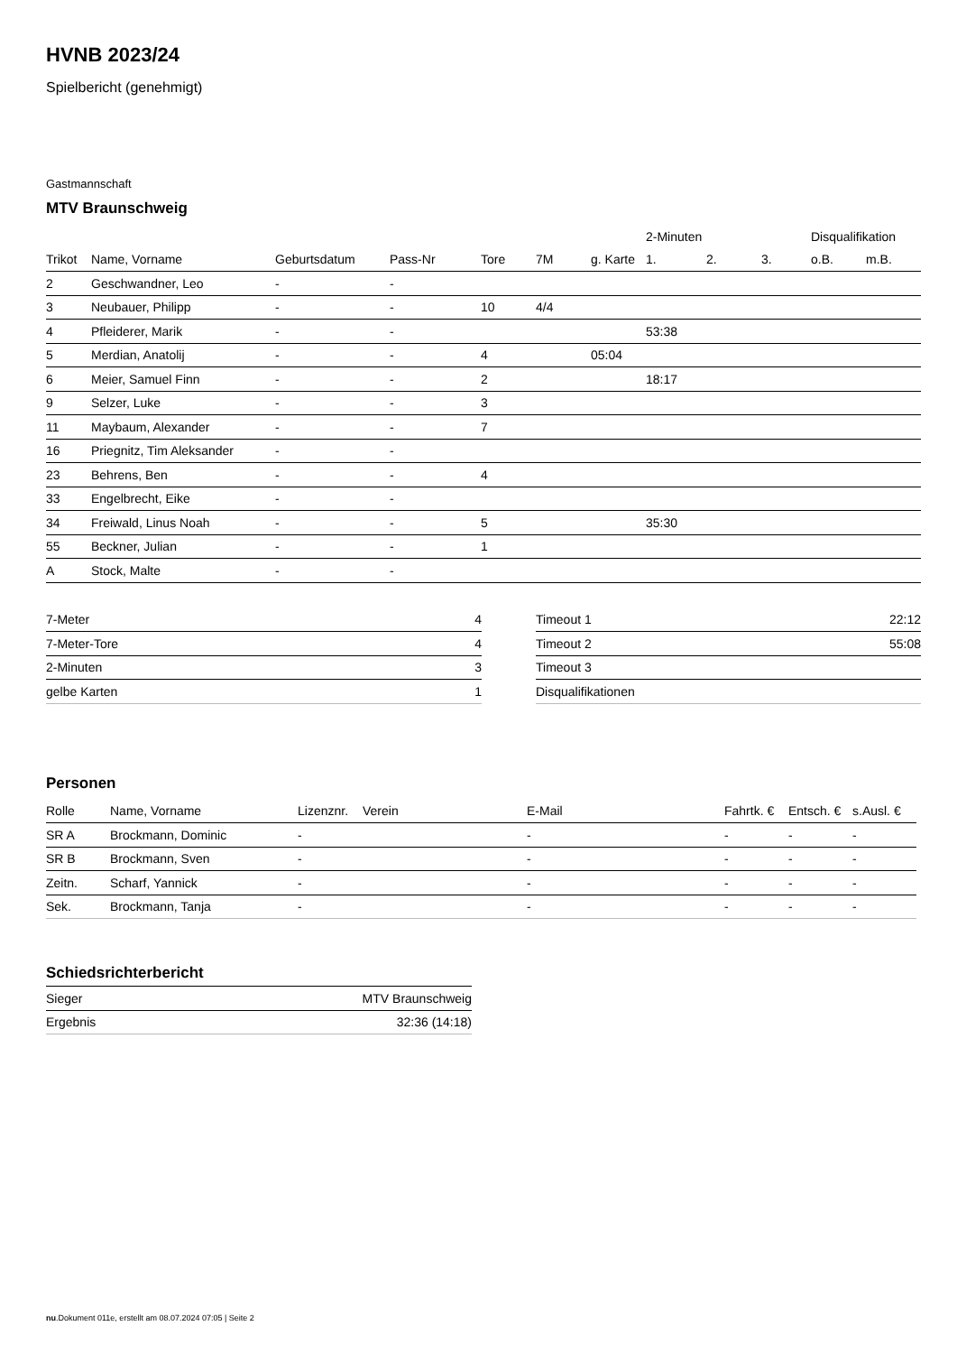HVNB 2023/24
Spielbericht (genehmigt)
Gastmannschaft
MTV Braunschweig
| | | | | | | | 2-Minuten | | | Disqualifikation | |
| --- | --- | --- | --- | --- | --- | --- | --- | --- | --- | --- | --- |
| Trikot | Name, Vorname | Geburtsdatum | Pass-Nr | Tore | 7M | g. Karte | 1. | 2. | 3. | o.B. | m.B. |
| 2 | Geschwandner, Leo | - | - | | | | | | | | |
| 3 | Neubauer, Philipp | - | - | 10 | 4/4 | | | | | | |
| 4 | Pfleiderer, Marik | - | - | | | | 53:38 | | | | |
| 5 | Merdian, Anatolij | - | - | 4 | | 05:04 | | | | | |
| 6 | Meier, Samuel Finn | - | - | 2 | | | 18:17 | | | | |
| 9 | Selzer, Luke | - | - | 3 | | | | | | | |
| 11 | Maybaum, Alexander | - | - | 7 | | | | | | | |
| 16 | Priegnitz, Tim Aleksander | - | - | | | | | | | | |
| 23 | Behrens, Ben | - | - | 4 | | | | | | | |
| 33 | Engelbrecht, Eike | - | - | | | | | | | | |
| 34 | Freiwald, Linus Noah | - | - | 5 | | | 35:30 | | | | |
| 55 | Beckner, Julian | - | - | 1 | | | | | | | |
| A | Stock, Malte | - | - | | | | | | | | |
| 7-Meter | 4 |
| 7-Meter-Tore | 4 |
| 2-Minuten | 3 |
| gelbe Karten | 1 |
| Timeout 1 | 22:12 |
| Timeout 2 | 55:08 |
| Timeout 3 | |
| Disqualifikationen | |
Personen
| Rolle | Name, Vorname | Lizenznr. | Verein | E-Mail | Fahrtk. € | Entsch. € | s.Ausl. € |
| --- | --- | --- | --- | --- | --- | --- | --- |
| SR A | Brockmann, Dominic | - | | - | - | - | - |
| SR B | Brockmann, Sven | - | | - | - | - | - |
| Zeitn. | Scharf, Yannick | - | | - | - | - | - |
| Sek. | Brockmann, Tanja | - | | - | - | - | - |
Schiedsrichterbericht
| Sieger | MTV Braunschweig |
| Ergebnis | 32:36 (14:18) |
nu.Dokument 011e, erstellt am 08.07.2024 07:05 | Seite 2